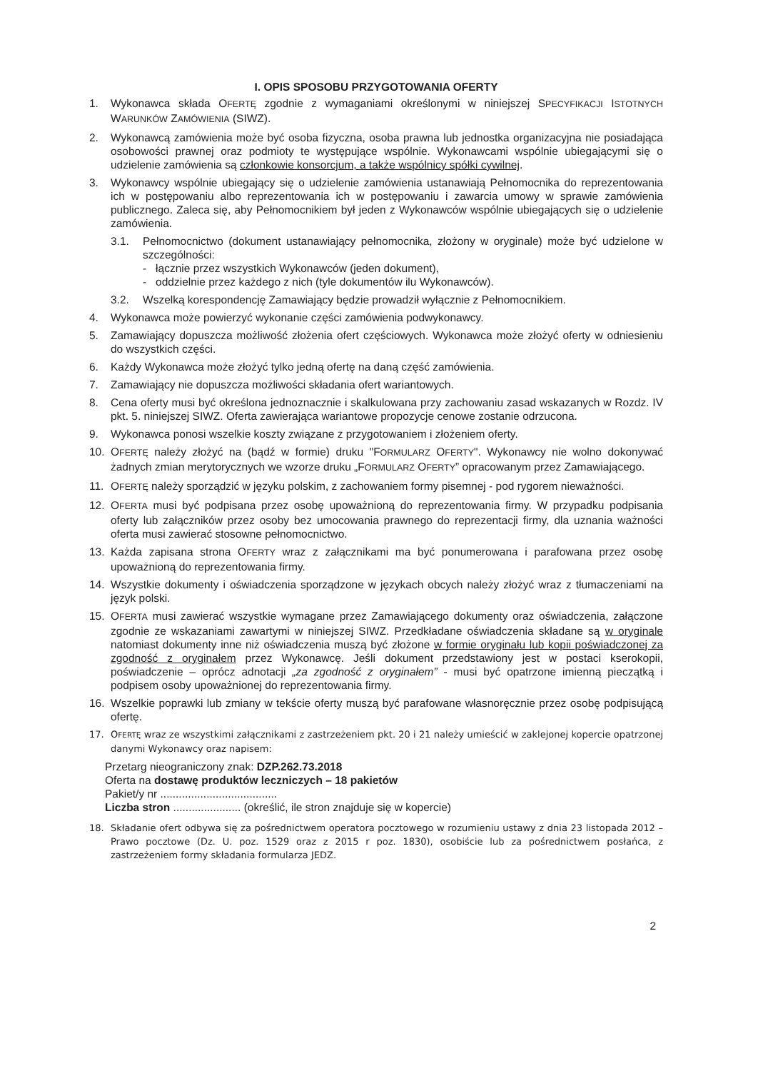I. OPIS SPOSOBU PRZYGOTOWANIA OFERTY
1. Wykonawca składa OFERTĘ zgodnie z wymaganiami określonymi w niniejszej SPECYFIKACJI ISTOTNYCH WARUNKÓW ZAMÓWIENIA (SIWZ).
2. Wykonawcą zamówienia może być osoba fizyczna, osoba prawna lub jednostka organizacyjna nie posiadająca osobowości prawnej oraz podmioty te występujące wspólnie. Wykonawcami wspólnie ubiegającymi się o udzielenie zamówienia są członkowie konsorcjum, a także wspólnicy spółki cywilnej.
3. Wykonawcy wspólnie ubiegający się o udzielenie zamówienia ustanawiają Pełnomocnika do reprezentowania ich w postępowaniu albo reprezentowania ich w postępowaniu i zawarcia umowy w sprawie zamówienia publicznego. Zaleca się, aby Pełnomocnikiem był jeden z Wykonawców wspólnie ubiegających się o udzielenie zamówienia.
3.1. Pełnomocnictwo (dokument ustanawiający pełnomocnika, złożony w oryginale) może być udzielone w szczególności:
- łącznie przez wszystkich Wykonawców (jeden dokument),
- oddzielnie przez każdego z nich (tyle dokumentów ilu Wykonawców).
3.2. Wszelką korespondencję Zamawiający będzie prowadził wyłącznie z Pełnomocnikiem.
4. Wykonawca może powierzyć wykonanie części zamówienia podwykonawcy.
5. Zamawiający dopuszcza możliwość złożenia ofert częściowych. Wykonawca może złożyć oferty w odniesieniu do wszystkich części.
6. Każdy Wykonawca może złożyć tylko jedną ofertę na daną część zamówienia.
7. Zamawiający nie dopuszcza możliwości składania ofert wariantowych.
8. Cena oferty musi być określona jednoznacznie i skalkulowana przy zachowaniu zasad wskazanych w Rozdz. IV pkt. 5. niniejszej SIWZ. Oferta zawierająca wariantowe propozycje cenowe zostanie odrzucona.
9. Wykonawca ponosi wszelkie koszty związane z przygotowaniem i złożeniem oferty.
10. OFERTĘ należy złożyć na (bądź w formie) druku "FORMULARZ OFERTY". Wykonawcy nie wolno dokonywać żadnych zmian merytorycznych we wzorze druku „FORMULARZ OFERTY” opracowanym przez Zamawiającego.
11. OFERTĘ należy sporządzić w języku polskim, z zachowaniem formy pisemnej - pod rygorem nieważności.
12. OFERTA musi być podpisana przez osobę upoważnioną do reprezentowania firmy. W przypadku podpisania oferty lub załączników przez osoby bez umocowania prawnego do reprezentacji firmy, dla uznania ważności oferta musi zawierać stosowne pełnomocnictwo.
13. Każda zapisana strona OFERTY wraz z załącznikami ma być ponumerowana i parafowana przez osobę upoważnioną do reprezentowania firmy.
14. Wszystkie dokumenty i oświadczenia sporządzone w językach obcych należy złożyć wraz z tłumaczeniami na język polski.
15. OFERTA musi zawierać wszystkie wymagane przez Zamawiającego dokumenty oraz oświadczenia, załączone zgodnie ze wskazaniami zawartymi w niniejszej SIWZ. Przedkładane oświadczenia składane są w oryginale natomiast dokumenty inne niż oświadczenia muszą być złożone w formie oryginału lub kopii poświadczonej za zgodność z oryginałem przez Wykonawcę. Jeśli dokument przedstawiony jest w postaci kserokopii, poświadczenie – oprócz adnotacji „za zgodność z oryginałem” - musi być opatrzone imienną pieczątką i podpisem osoby upoważnionej do reprezentowania firmy.
16. Wszelkie poprawki lub zmiany w tekście oferty muszą być parafowane własnoręcznie przez osobę podpisującą ofertę.
17. OFERTĘ wraz ze wszystkimi załącznikami z zastrzeżeniem pkt. 20 i 21 należy umieścić w zaklejonej kopercie opatrzonej danymi Wykonawcy oraz napisem:
Przetarg nieograniczony znak: DZP.262.73.2018
Oferta na dostawę produktów leczniczych – 18 pakietów
Pakiet/y nr ......................................
Liczba stron ...................... (określić, ile stron znajduje się w kopercie)
18. Składanie ofert odbywa się za pośrednictwem operatora pocztowego w rozumieniu ustawy z dnia 23 listopada 2012 – Prawo pocztowe (Dz. U. poz. 1529 oraz z 2015 r poz. 1830), osobiście lub za pośrednictwem posłańca, z zastrzeżeniem formy składania formularza JEDZ.
2